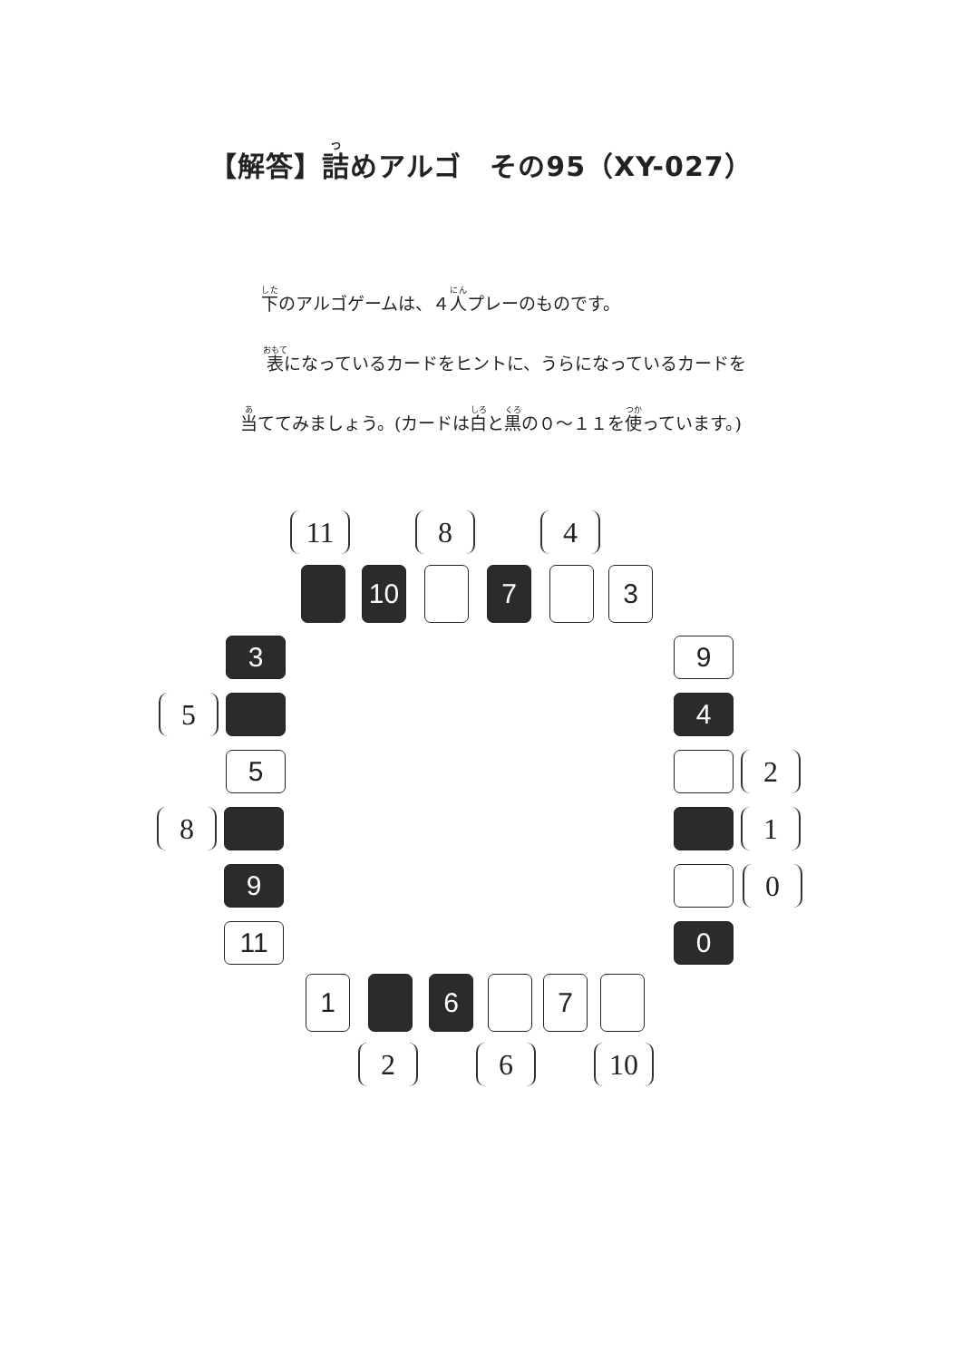【解答】詰めアルゴ　その95（XY-027）
下のアルゴゲームは、４人プレーのものです。
表になっているカードをヒントに、うらになっているカードを
当ててみましょう。(カードは白と黒の０～１１を使っています。)
11 8 4
10 7 3
3 9
5 4
5 2
8 1
9 0
11 0
1 6 7
2 6 10